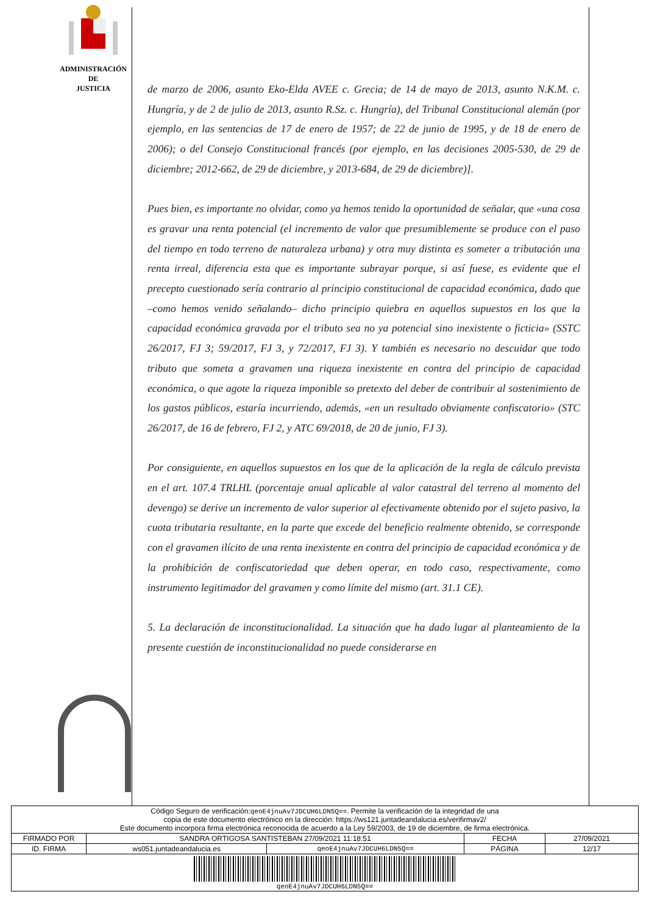ADMINISTRACIÓN
DE
JUSTICIA
de marzo de 2006, asunto Eko-Elda AVEE c. Grecia; de 14 de mayo de 2013, asunto N.K.M. c. Hungría, y de 2 de julio de 2013, asunto R.Sz. c. Hungría), del Tribunal Constitucional alemán (por ejemplo, en las sentencias de 17 de enero de 1957; de 22 de junio de 1995, y de 18 de enero de 2006); o del Consejo Constitucional francés (por ejemplo, en las decisiones 2005-530, de 29 de diciembre; 2012-662, de 29 de diciembre, y 2013-684, de 29 de diciembre)].
Pues bien, es importante no olvidar, como ya hemos tenido la oportunidad de señalar, que «una cosa es gravar una renta potencial (el incremento de valor que presumiblemente se produce con el paso del tiempo en todo terreno de naturaleza urbana) y otra muy distinta es someter a tributación una renta irreal, diferencia esta que es importante subrayar porque, si así fuese, es evidente que el precepto cuestionado sería contrario al principio constitucional de capacidad económica, dado que –como hemos venido señalando– dicho principio quiebra en aquellos supuestos en los que la capacidad económica gravada por el tributo sea no ya potencial sino inexistente o ficticia» (SSTC 26/2017, FJ 3; 59/2017, FJ 3, y 72/2017, FJ 3). Y también es necesario no descuidar que todo tributo que someta a gravamen una riqueza inexistente en contra del principio de capacidad económica, o que agote la riqueza imponible so pretexto del deber de contribuir al sostenimiento de los gastos públicos, estaría incurriendo, además, «en un resultado obviamente confiscatorio» (STC 26/2017, de 16 de febrero, FJ 2, y ATC 69/2018, de 20 de junio, FJ 3).
Por consiguiente, en aquellos supuestos en los que de la aplicación de la regla de cálculo prevista en el art. 107.4 TRLHL (porcentaje anual aplicable al valor catastral del terreno al momento del devengo) se derive un incremento de valor superior al efectivamente obtenido por el sujeto pasivo, la cuota tributaria resultante, en la parte que excede del beneficio realmente obtenido, se corresponde con el gravamen ilícito de una renta inexistente en contra del principio de capacidad económica y de la prohibición de confiscatoriedad que deben operar, en todo caso, respectivamente, como instrumento legitimador del gravamen y como límite del mismo (art. 31.1 CE).
5. La declaración de inconstitucionalidad. La situación que ha dado lugar al planteamiento de la presente cuestión de inconstitucionalidad no puede considerarse en
| Código Seguro de verificación: qeoE4jnuAv7JDCUH6LDN5Q== . Permite la verificación de la integridad de una copia de este documento electrónico en la dirección: https://ws121.juntadeandalucia.es/verifirmav2/ Este documento incorpora firma electrónica reconocida de acuerdo a la Ley 59/2003, de 19 de diciembre, de firma electrónica. | | | | |
| FIRMADO POR | SANDRA ORTIGOSA SANTISTEBAN 27/09/2021 11:18:51 | | FECHA | 27/09/2021 |
| ID. FIRMA | ws051.juntadeandalucia.es | qeoE4jnuAv7JDCUH6LDN5Q== | PÁGINA | 12/17 |
| qeoE4jnuAv7JDCUH6LDN5Q== | | | | |